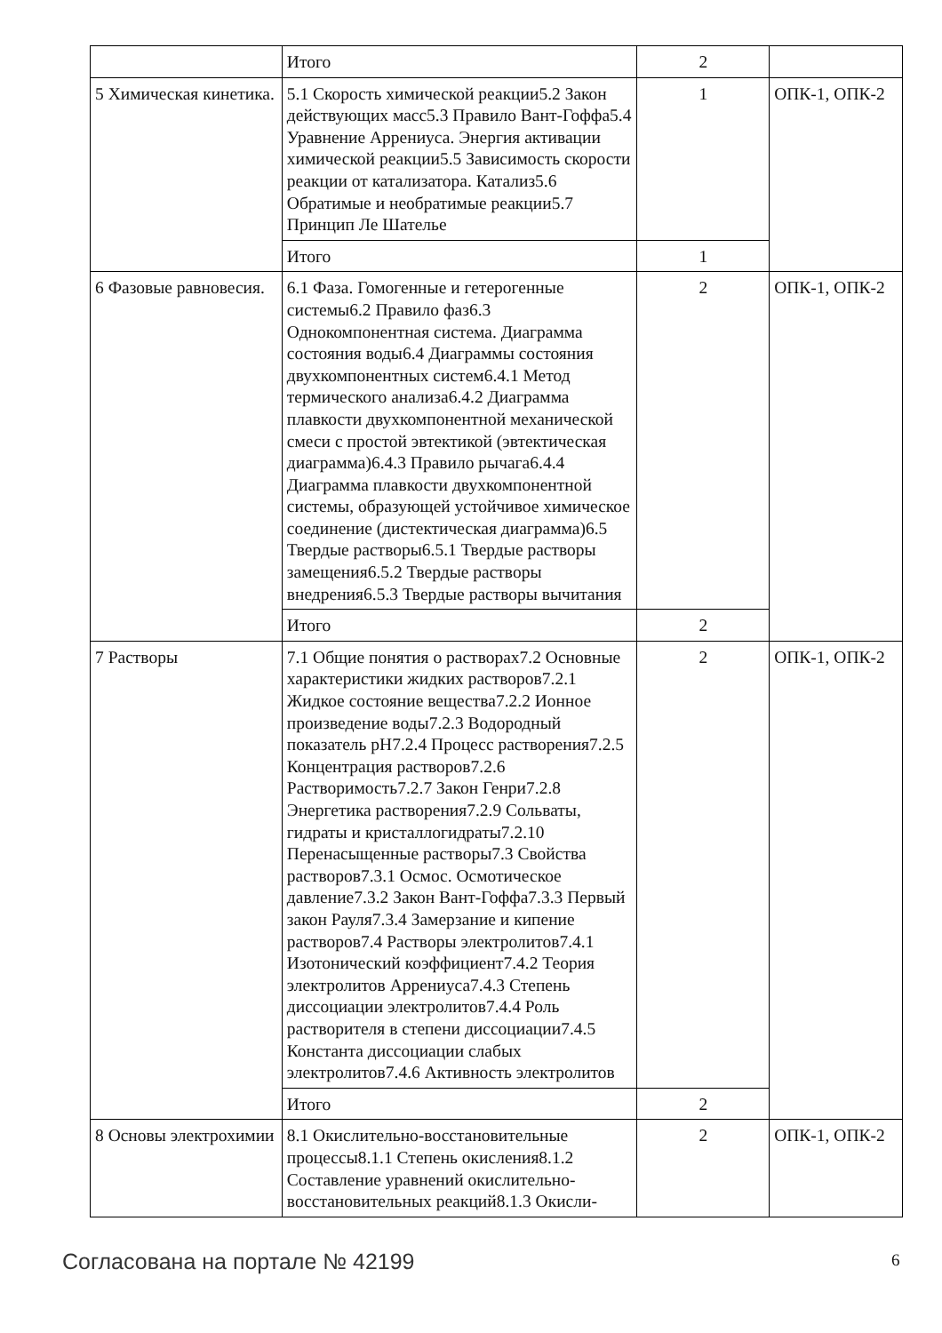| | Итого | 2 | |
| 5 Химическая кинетика. | 5.1 Скорость химической реакции5.2 Закон действующих масс5.3 Правило Вант-Гоффа5.4 Уравнение Аррениуса. Энергия активации химической реакции5.5 Зависимость скорости реакции от катализатора. Катализ5.6 Обратимые и необратимые реакции5.7 Принцип Ле Шателье | 1 | ОПК-1, ОПК-2 |
| | Итого | 1 | |
| 6 Фазовые равновесия. | 6.1 Фаза. Гомогенные и гетерогенные системы6.2 Правило фаз6.3 Однокомпонентная система. Диаграмма состояния воды6.4 Диаграммы состояния двухкомпонентных систем6.4.1 Метод термического анализа6.4.2 Диаграмма плавкости двухкомпонентной механической смеси с простой эвтектикой (эвтектическая диаграмма)6.4.3 Правило рычага6.4.4 Диаграмма плавкости двухкомпонентной системы, образующей устойчивое химическое соединение (дистектическая диаграмма)6.5 Твердые растворы6.5.1 Твердые растворы замещения6.5.2 Твердые растворы внедрения6.5.3 Твердые растворы вычитания | 2 | ОПК-1, ОПК-2 |
| | Итого | 2 | |
| 7 Растворы | 7.1 Общие понятия о растворах7.2 Основные характеристики жидких растворов7.2.1 Жидкое состояние вещества7.2.2 Ионное произведение воды7.2.3 Водородный показатель pH7.2.4 Процесс растворения7.2.5 Концентрация растворов7.2.6 Растворимость7.2.7 Закон Генри7.2.8 Энергетика растворения7.2.9 Сольваты, гидраты и кристаллогидраты7.2.10 Перенасыщенные растворы7.3 Свойства растворов7.3.1 Осмос. Осмотическое давление7.3.2 Закон Вант-Гоффа7.3.3 Первый закон Рауля7.3.4 Замерзание и кипение растворов7.4 Растворы электролитов7.4.1 Изотонический коэффициент7.4.2 Теория электролитов Аррениуса7.4.3 Степень диссоциации электролитов7.4.4 Роль растворителя в степени диссоциации7.4.5 Константа диссоциации слабых электролитов7.4.6 Активность электролитов | 2 | ОПК-1, ОПК-2 |
| | Итого | 2 | |
| 8 Основы электрохимии | 8.1 Окислительно-восстановительные процессы8.1.1 Степень окисления8.1.2 Составление уравнений окислительно-восстановительных реакций8.1.3 Окисли- | 2 | ОПК-1, ОПК-2 |
Согласована на портале № 42199 6